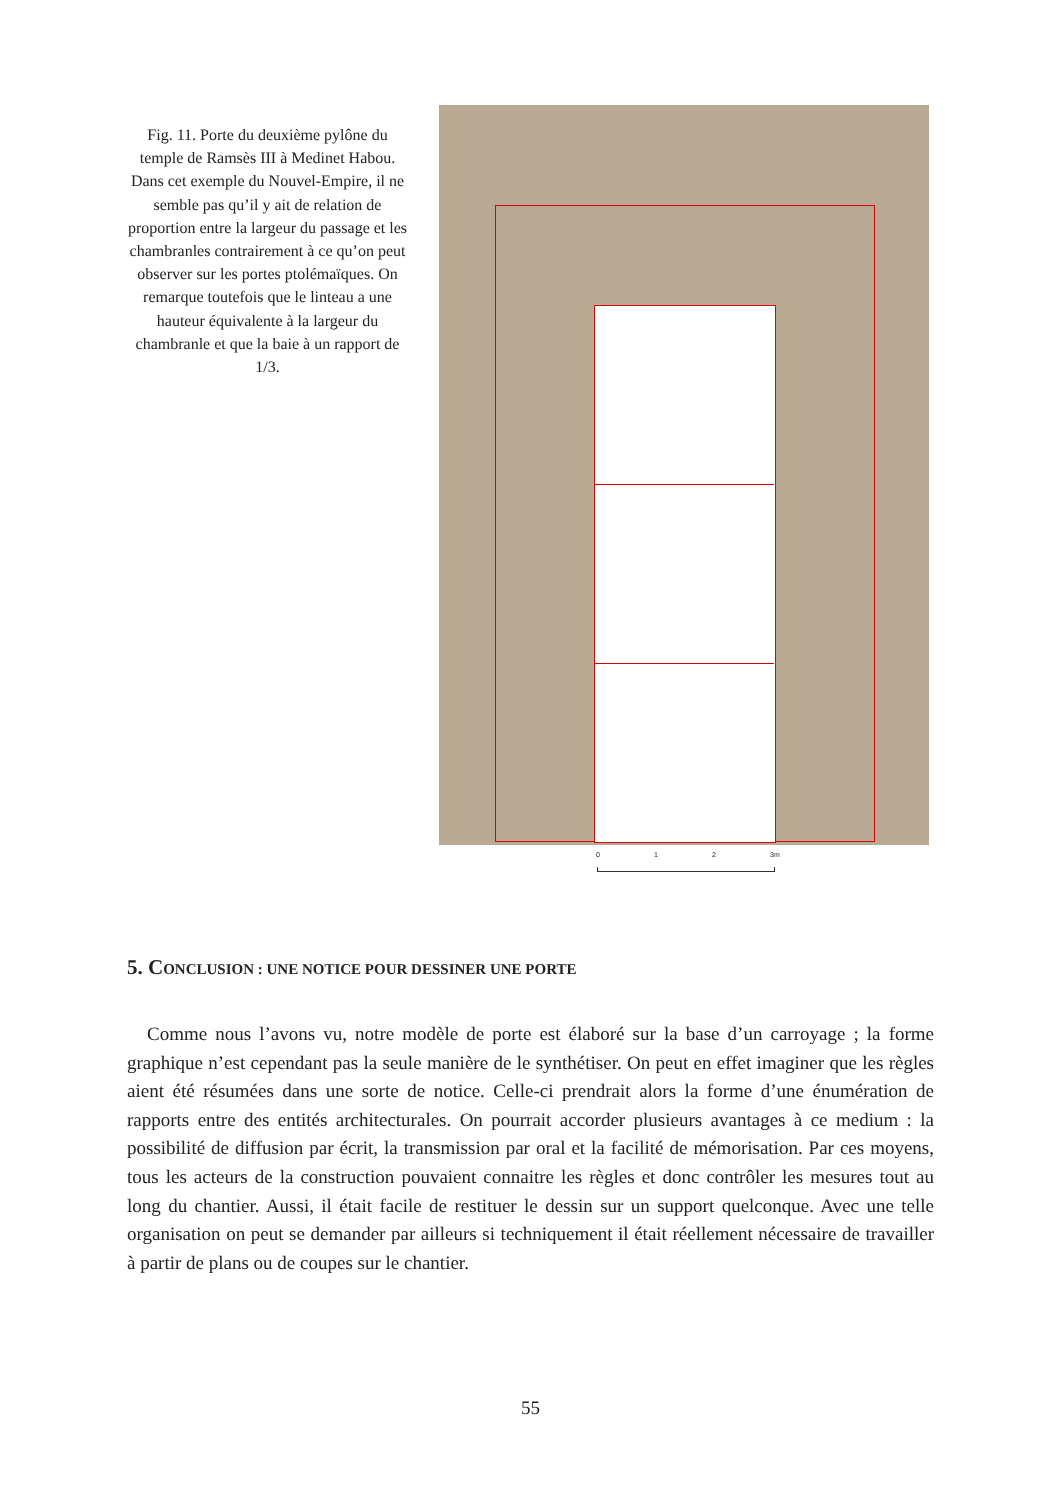Fig. 11. Porte du deuxième pylône du temple de Ramsès III à Medinet Habou. Dans cet exemple du Nouvel-Empire, il ne semble pas qu’il y ait de relation de proportion entre la largeur du passage et les chambranles contrairement à ce qu’on peut observer sur les portes ptolémaïques. On remarque toutefois que le linteau a une hauteur équivalente à la largeur du chambranle et que la baie à un rapport de 1/3.
0 1 2 3m
5. CONCLUSION : UNE NOTICE POUR DESSINER UNE PORTE
Comme nous l’avons vu, notre modèle de porte est élaboré sur la base d’un carroyage ; la forme graphique n’est cependant pas la seule manière de le synthétiser. On peut en effet imaginer que les règles aient été résumées dans une sorte de notice. Celle-ci prendrait alors la forme d’une énumération de rapports entre des entités architecturales. On pourrait accorder plusieurs avantages à ce medium : la possibilité de diffusion par écrit, la transmission par oral et la facilité de mémorisation. Par ces moyens, tous les acteurs de la construction pouvaient connaitre les règles et donc contrôler les mesures tout au long du chantier. Aussi, il était facile de restituer le dessin sur un support quelconque. Avec une telle organisation on peut se demander par ailleurs si techniquement il était réellement nécessaire de travailler à partir de plans ou de coupes sur le chantier.
55